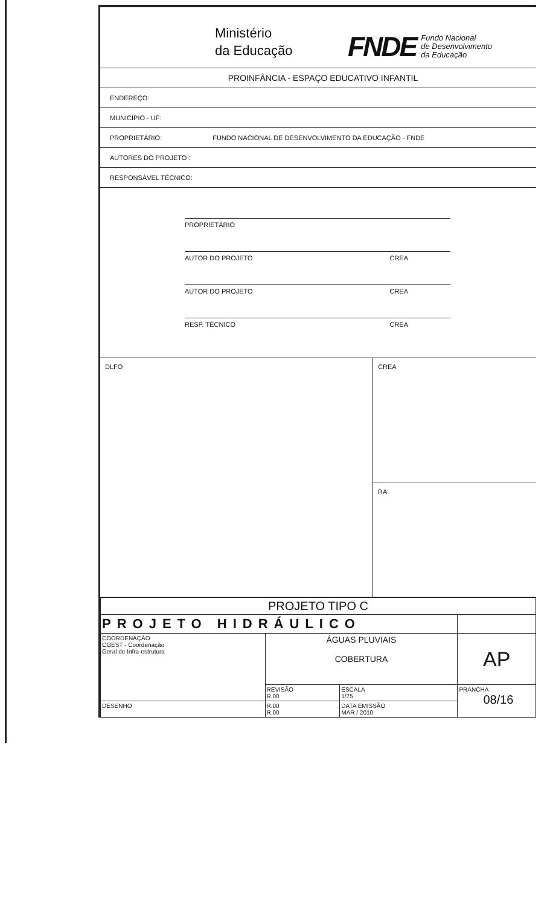Ministério
da Educação
FNDE Fundo Nacional
de Desenvolvimento
da Educação
PROINFÂNCIA - ESPAÇO EDUCATIVO INFANTIL
ENDEREÇO:
MUNICÍPIO - UF:
PROPRIETÁRIO: FUNDO NACIONAL DE DESENVOLVIMENTO DA EDUCAÇÃO - FNDE
AUTORES DO PROJETO :
RESPONSÁVEL TÉCNICO:
PROPRIETÁRIO
AUTOR DO PROJETO CREA
AUTOR DO PROJETO CREA
RESP. TÉCNICO CREA
DLFO
CREA
RA
| PROJETO TIPO C | | | |
| PROJETO HIDRÁULICO | | | |
| COORDENAÇÃO CGEST - Coordenação Geral de Infra-estrutura | ÁGUAS PLUVIAIS COBERTURA | | AP |
| | REVISÃO R.00 | ESCALA 1/75 | PRANCHA 08/16 |
| DESENHO | R.00 R.00 | DATA EMISSÃO MAR / 2010 | |